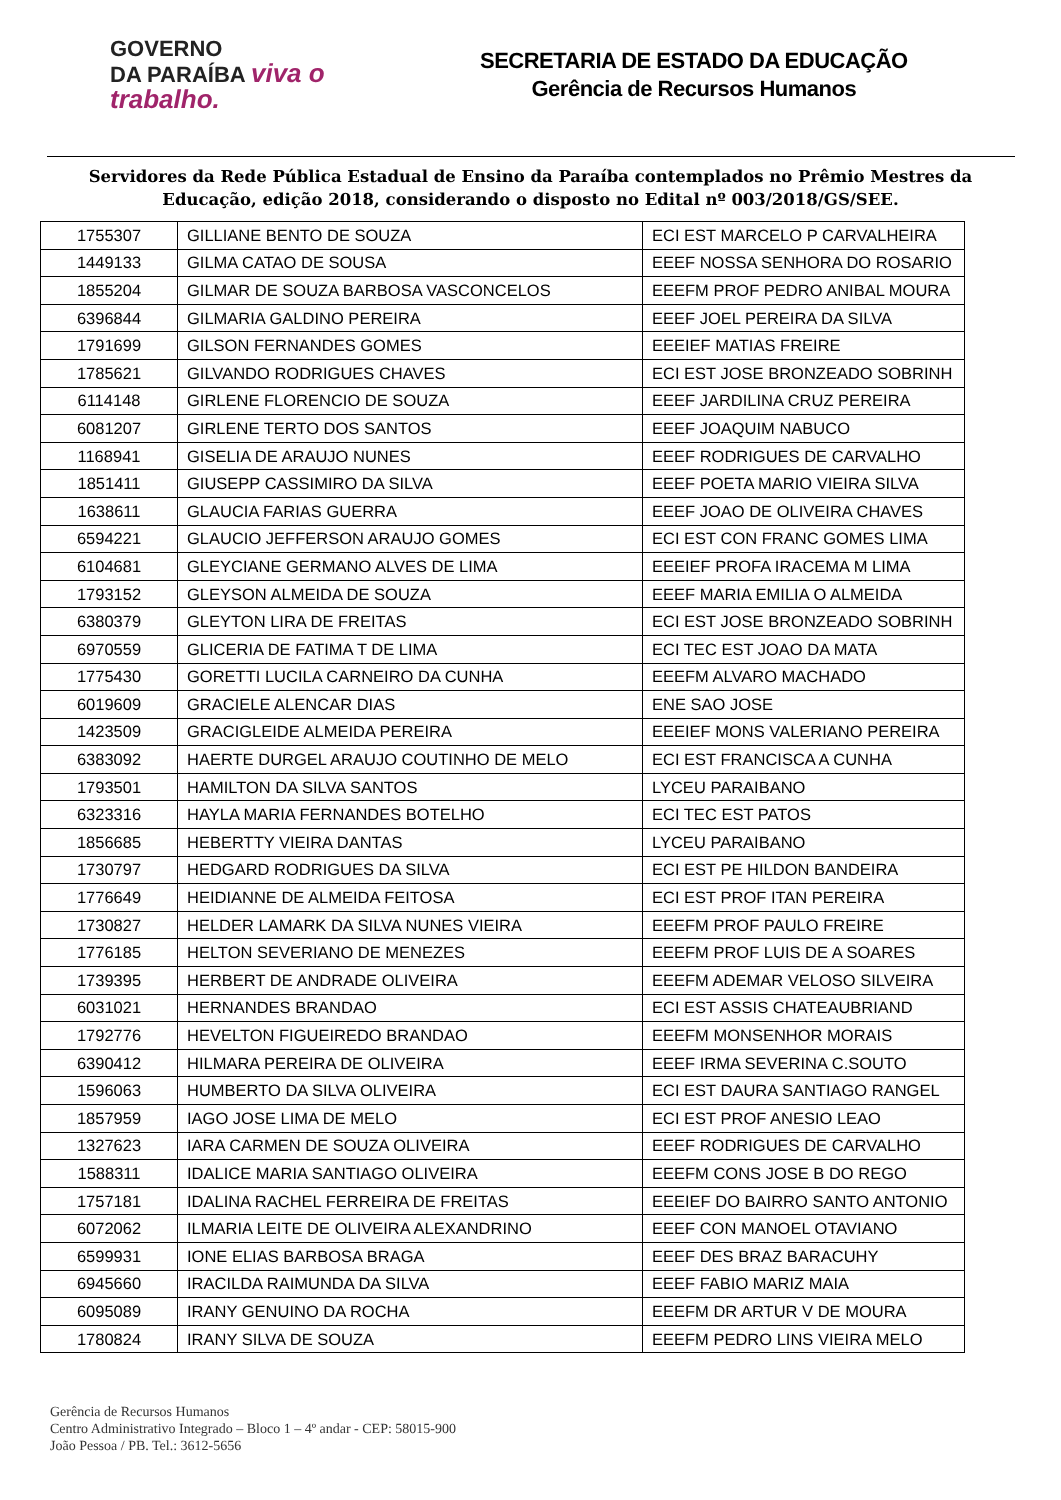GOVERNO
DA PARAÍBA viva o trabalho.
SECRETARIA DE ESTADO DA EDUCAÇÃO
Gerência de Recursos Humanos
Servidores da Rede Pública Estadual de Ensino da Paraíba contemplados no Prêmio Mestres da Educação, edição 2018, considerando o disposto no Edital nº 003/2018/GS/SEE.
| 1755307 | GILLIANE BENTO DE SOUZA | ECI EST MARCELO P CARVALHEIRA |
| 1449133 | GILMA CATAO DE SOUSA | EEEF NOSSA SENHORA DO ROSARIO |
| 1855204 | GILMAR DE SOUZA BARBOSA VASCONCELOS | EEEFM PROF PEDRO ANIBAL MOURA |
| 6396844 | GILMARIA GALDINO PEREIRA | EEEF JOEL PEREIRA DA SILVA |
| 1791699 | GILSON FERNANDES GOMES | EEEIEF MATIAS FREIRE |
| 1785621 | GILVANDO RODRIGUES CHAVES | ECI EST JOSE BRONZEADO SOBRINH |
| 6114148 | GIRLENE FLORENCIO DE SOUZA | EEEF JARDILINA CRUZ PEREIRA |
| 6081207 | GIRLENE TERTO DOS SANTOS | EEEF JOAQUIM NABUCO |
| 1168941 | GISELIA DE ARAUJO NUNES | EEEF RODRIGUES DE CARVALHO |
| 1851411 | GIUSEPP CASSIMIRO DA SILVA | EEEF POETA MARIO VIEIRA SILVA |
| 1638611 | GLAUCIA FARIAS GUERRA | EEEF JOAO DE OLIVEIRA CHAVES |
| 6594221 | GLAUCIO JEFFERSON ARAUJO GOMES | ECI EST CON FRANC GOMES LIMA |
| 6104681 | GLEYCIANE GERMANO ALVES DE LIMA | EEEIEF PROFA IRACEMA M LIMA |
| 1793152 | GLEYSON ALMEIDA DE SOUZA | EEEF MARIA EMILIA O ALMEIDA |
| 6380379 | GLEYTON LIRA DE FREITAS | ECI EST JOSE BRONZEADO SOBRINH |
| 6970559 | GLICERIA DE FATIMA T DE LIMA | ECI TEC EST JOAO DA MATA |
| 1775430 | GORETTI LUCILA CARNEIRO DA CUNHA | EEEFM ALVARO MACHADO |
| 6019609 | GRACIELE ALENCAR DIAS | ENE SAO JOSE |
| 1423509 | GRACIGLEIDE ALMEIDA PEREIRA | EEEIEF MONS VALERIANO PEREIRA |
| 6383092 | HAERTE DURGEL ARAUJO COUTINHO DE MELO | ECI EST FRANCISCA A CUNHA |
| 1793501 | HAMILTON DA SILVA SANTOS | LYCEU PARAIBANO |
| 6323316 | HAYLA MARIA FERNANDES BOTELHO | ECI TEC EST PATOS |
| 1856685 | HEBERTTY VIEIRA DANTAS | LYCEU PARAIBANO |
| 1730797 | HEDGARD RODRIGUES DA SILVA | ECI EST PE HILDON BANDEIRA |
| 1776649 | HEIDIANNE DE ALMEIDA FEITOSA | ECI EST PROF ITAN PEREIRA |
| 1730827 | HELDER LAMARK DA SILVA NUNES VIEIRA | EEEFM PROF PAULO FREIRE |
| 1776185 | HELTON SEVERIANO DE MENEZES | EEEFM PROF LUIS DE A SOARES |
| 1739395 | HERBERT DE ANDRADE OLIVEIRA | EEEFM ADEMAR VELOSO SILVEIRA |
| 6031021 | HERNANDES BRANDAO | ECI EST ASSIS CHATEAUBRIAND |
| 1792776 | HEVELTON FIGUEIREDO BRANDAO | EEEFM MONSENHOR MORAIS |
| 6390412 | HILMARA PEREIRA DE OLIVEIRA | EEEF IRMA SEVERINA C.SOUTO |
| 1596063 | HUMBERTO DA SILVA OLIVEIRA | ECI EST DAURA SANTIAGO RANGEL |
| 1857959 | IAGO JOSE LIMA DE MELO | ECI EST PROF ANESIO LEAO |
| 1327623 | IARA CARMEN DE SOUZA OLIVEIRA | EEEF RODRIGUES DE CARVALHO |
| 1588311 | IDALICE MARIA SANTIAGO OLIVEIRA | EEEFM CONS JOSE B DO REGO |
| 1757181 | IDALINA RACHEL FERREIRA DE FREITAS | EEEIEF DO BAIRRO SANTO ANTONIO |
| 6072062 | ILMARIA LEITE DE OLIVEIRA ALEXANDRINO | EEEF CON MANOEL OTAVIANO |
| 6599931 | IONE ELIAS BARBOSA BRAGA | EEEF DES BRAZ BARACUHY |
| 6945660 | IRACILDA RAIMUNDA DA SILVA | EEEF FABIO MARIZ MAIA |
| 6095089 | IRANY GENUINO DA ROCHA | EEEFM DR ARTUR V DE MOURA |
| 1780824 | IRANY SILVA DE SOUZA | EEEFM PEDRO LINS VIEIRA MELO |
Gerência de Recursos Humanos
Centro Administrativo Integrado – Bloco 1 – 4º andar - CEP: 58015-900
João Pessoa / PB. Tel.: 3612-5656